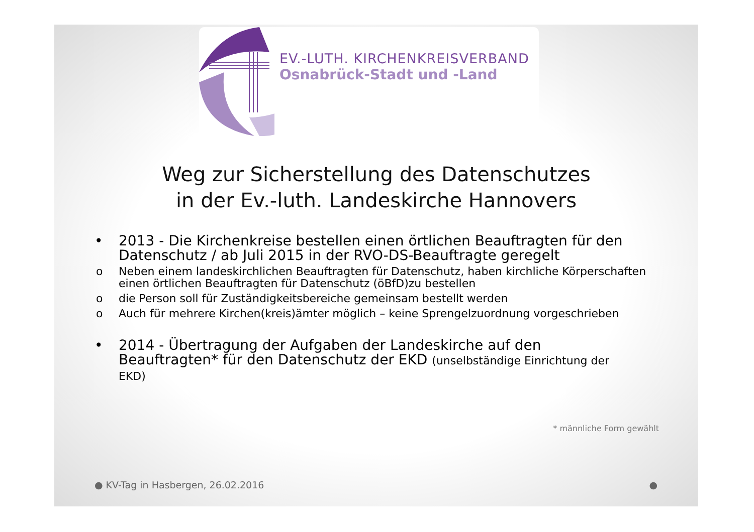EV.-LUTH. KIRCHENKREISVERBAND
Osnabrück-Stadt und -Land
Weg zur Sicherstellung des Datenschutzes
in der Ev.-luth. Landeskirche Hannovers
• 2013 - Die Kirchenkreise bestellen einen örtlichen Beauftragten für den Datenschutz / ab Juli 2015 in der RVO-DS-Beauftragte geregelt
o Neben einem landeskirchlichen Beauftragten für Datenschutz, haben kirchliche Körperschaften einen örtlichen Beauftragten für Datenschutz (öBfD)zu bestellen
o die Person soll für Zuständigkeitsbereiche gemeinsam bestellt werden
o Auch für mehrere Kirchen(kreis)ämter möglich – keine Sprengelzuordnung vorgeschrieben
• 2014 - Übertragung der Aufgaben der Landeskirche auf den Beauftragten* für den Datenschutz der EKD (unselbständige Einrichtung der EKD)
* männliche Form gewählt
● KV-Tag in Hasbergen, 26.02.2016 ●